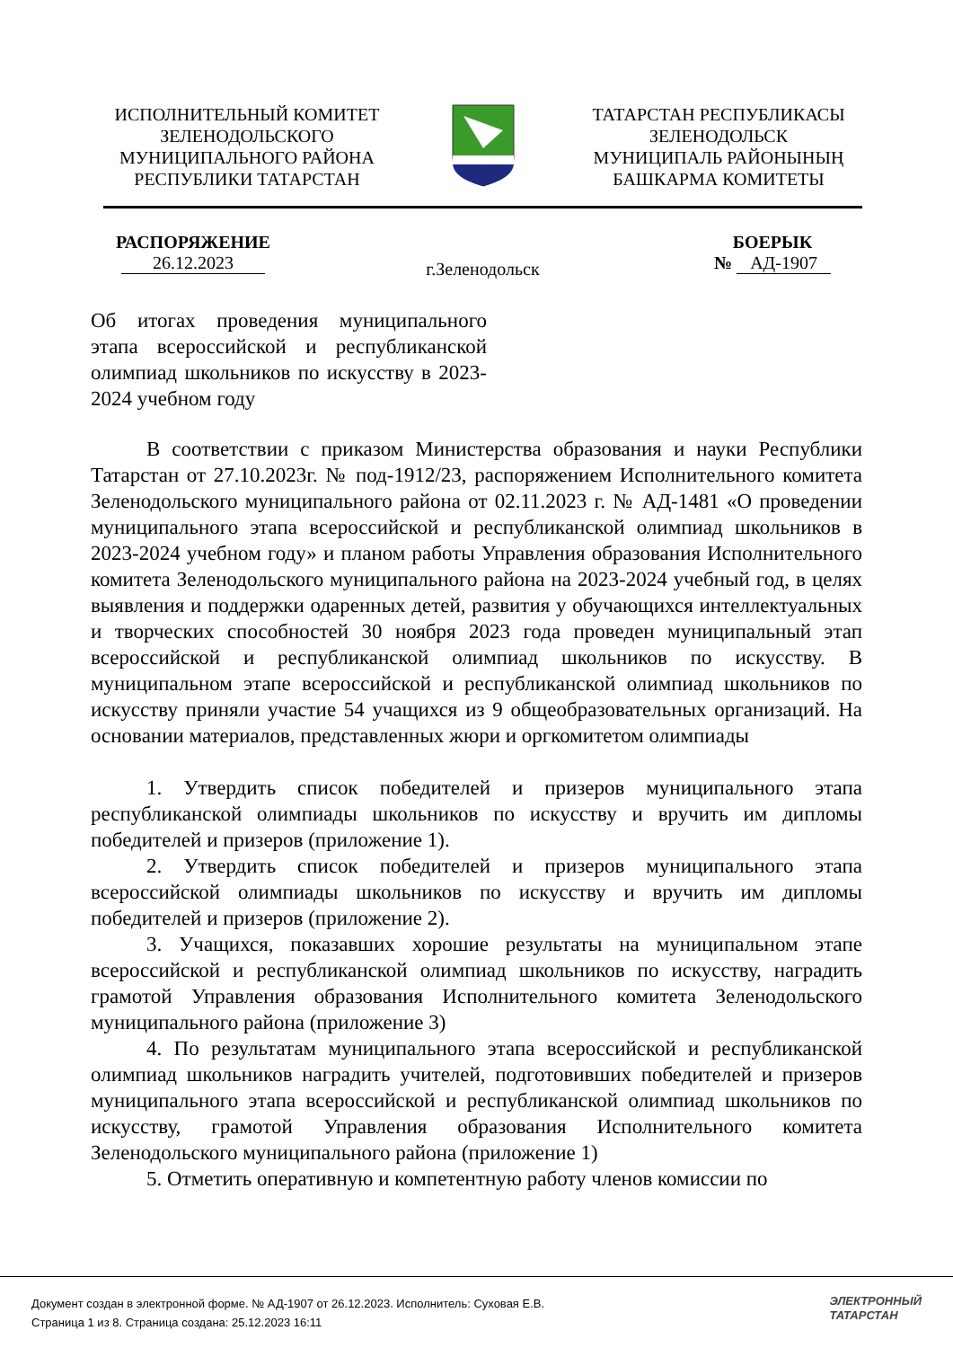ИСПОЛНИТЕЛЬНЫЙ КОМИТЕТ
ЗЕЛЕНОДОЛЬСКОГО
МУНИЦИПАЛЬНОГО РАЙОНА
РЕСПУБЛИКИ ТАТАРСТАН
ТАТАРСТАН РЕСПУБЛИКАСЫ
ЗЕЛЕНОДОЛЬСК
МУНИЦИПАЛЬ РАЙОНЫНЫҢ
БАШКАРМА КОМИТЕТЫ
РАСПОРЯЖЕНИЕ
26.12.2023
г.Зеленодольск
БОЕРЫК
№ АД-1907
Об итогах проведения муниципального этапа всероссийской и республиканской олимпиад школьников по искусству в 2023-2024 учебном году
В соответствии с приказом Министерства образования и науки Республики Татарстан от 27.10.2023г. № под-1912/23, распоряжением Исполнительного комитета Зеленодольского муниципального района от 02.11.2023 г. № АД-1481 «О проведении муниципального этапа всероссийской и республиканской олимпиад школьников в 2023-2024 учебном году» и планом работы Управления образования Исполнительного комитета Зеленодольского муниципального района на 2023-2024 учебный год, в целях выявления и поддержки одаренных детей, развития у обучающихся интеллектуальных и творческих способностей 30 ноября 2023 года проведен муниципальный этап всероссийской и республиканской олимпиад школьников по искусству. В муниципальном этапе всероссийской и республиканской олимпиад школьников по искусству приняли участие 54 учащихся из 9 общеобразовательных организаций. На основании материалов, представленных жюри и оргкомитетом олимпиады
1. Утвердить список победителей и призеров муниципального этапа республиканской олимпиады школьников по искусству и вручить им дипломы победителей и призеров (приложение 1).
2. Утвердить список победителей и призеров муниципального этапа всероссийской олимпиады школьников по искусству и вручить им дипломы победителей и призеров (приложение 2).
3. Учащихся, показавших хорошие результаты на муниципальном этапе всероссийской и республиканской олимпиад школьников по искусству, наградить грамотой Управления образования Исполнительного комитета Зеленодольского муниципального района (приложение 3)
4. По результатам муниципального этапа всероссийской и республиканской олимпиад школьников наградить учителей, подготовивших победителей и призеров муниципального этапа всероссийской и республиканской олимпиад школьников по искусству, грамотой Управления образования Исполнительного комитета Зеленодольского муниципального района (приложение 1)
5. Отметить оперативную и компетентную работу членов комиссии по
Документ создан в электронной форме. № АД-1907 от 26.12.2023. Исполнитель: Суховая Е.В.
Страница 1 из 8. Страница создана: 25.12.2023 16:11
ЭЛЕКТРОННЫЙ
ТАТАРСТАН